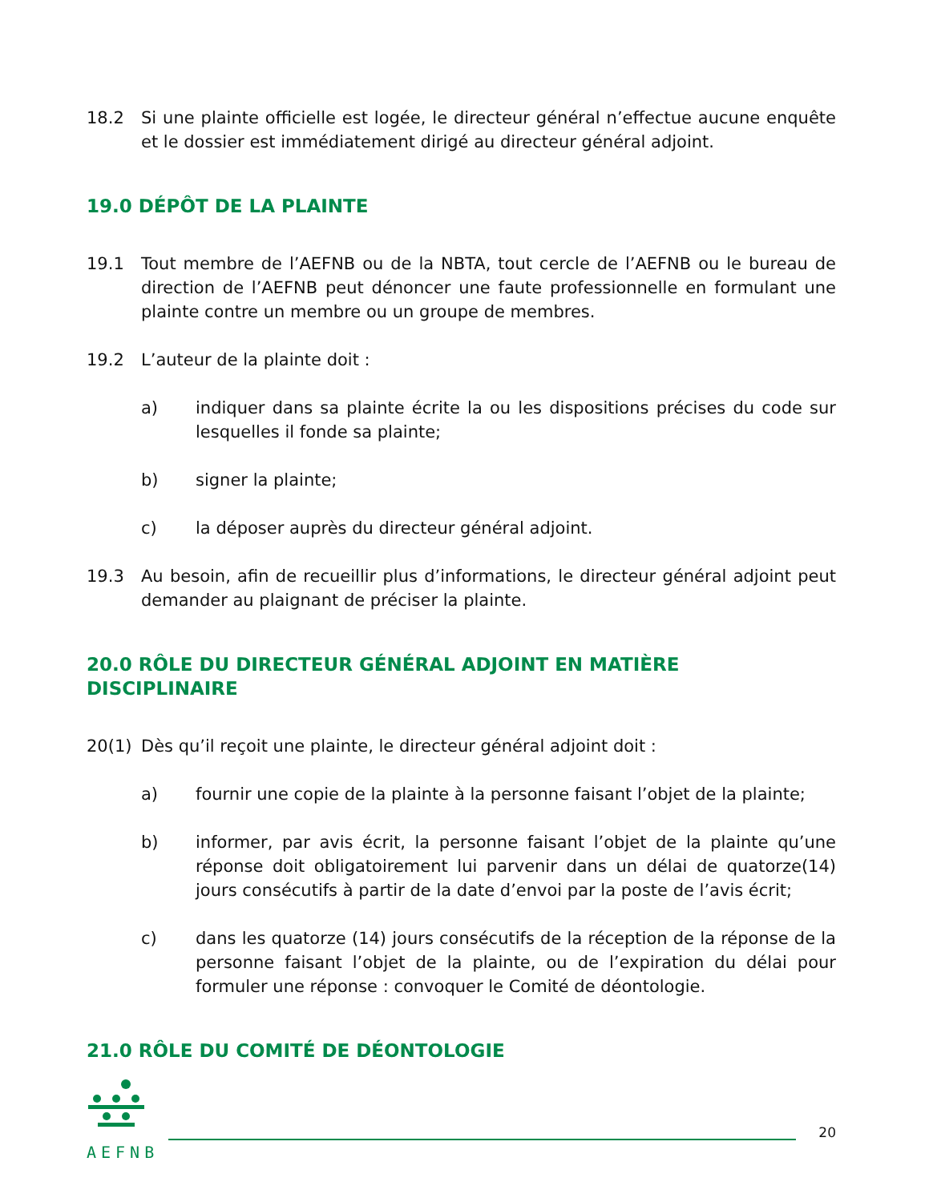18.2 Si une plainte officielle est logée, le directeur général n’effectue aucune enquête et le dossier est immédiatement dirigé au directeur général adjoint.
19.0 DÉPÔT DE LA PLAINTE
19.1 Tout membre de l’AEFNB ou de la NBTA, tout cercle de l’AEFNB ou le bureau de direction de l’AEFNB peut dénoncer une faute professionnelle en formulant une plainte contre un membre ou un groupe de membres.
19.2 L’auteur de la plainte doit :
a) indiquer dans sa plainte écrite la ou les dispositions précises du code sur lesquelles il fonde sa plainte;
b) signer la plainte;
c) la déposer auprès du directeur général adjoint.
19.3 Au besoin, afin de recueillir plus d’informations, le directeur général adjoint peut demander au plaignant de préciser la plainte.
20.0 RÔLE DU DIRECTEUR GÉNÉRAL ADJOINT EN MATIÈRE DISCIPLINAIRE
20(1) Dès qu’il reçoit une plainte, le directeur général adjoint doit :
a) fournir une copie de la plainte à la personne faisant l’objet de la plainte;
b) informer, par avis écrit, la personne faisant l’objet de la plainte qu’une réponse doit obligatoirement lui parvenir dans un délai de quatorze(14) jours consécutifs à partir de la date d’envoi par la poste de l’avis écrit;
c) dans les quatorze (14) jours consécutifs de la réception de la réponse de la personne faisant l’objet de la plainte, ou de l’expiration du délai pour formuler une réponse : convoquer le Comité de déontologie.
21.0 RÔLE DU COMITÉ DE DÉONTOLOGIE
AEFNB
20